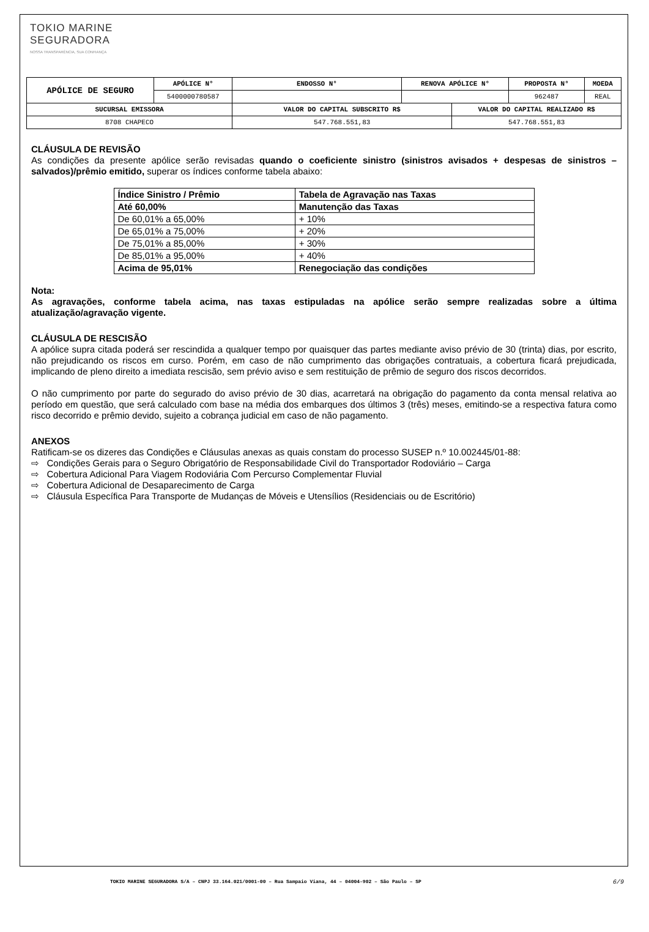TOKIO MARINE
SEGURADORA
NOSSA TRANSPARÊNCIA, SUA CONFIANÇA
| APÓLICE DE SEGURO | APÓLICE N° | ENDOSSO N° | RENOVA APÓLICE N° | | PROPOSTA N° | MOEDA |
| --- | --- | --- | --- | --- | --- | --- |
| | 5400000780587 | | | | 962487 | REAL |
| SUCURSAL EMISSORA | | VALOR DO CAPITAL SUBSCRITO R$ | | VALOR DO CAPITAL REALIZADO R$ | | |
| 8708 CHAPECO | | 547.768.551,83 | | 547.768.551,83 | | |
CLÁUSULA DE REVISÃO
As condições da presente apólice serão revisadas quando o coeficiente sinistro (sinistros avisados + despesas de sinistros – salvados)/prêmio emitido, superar os índices conforme tabela abaixo:
| Índice Sinistro / Prêmio | Tabela de Agravação nas Taxas |
| --- | --- |
| Até 60,00% | Manutenção das Taxas |
| De 60,01% a 65,00% | + 10% |
| De 65,01% a 75,00% | + 20% |
| De 75,01% a 85,00% | + 30% |
| De 85,01% a 95,00% | + 40% |
| Acima de 95,01% | Renegociação das condições |
Nota:
As agravações, conforme tabela acima, nas taxas estipuladas na apólice serão sempre realizadas sobre a última atualização/agravação vigente.
CLÁUSULA DE RESCISÃO
A apólice supra citada poderá ser rescindida a qualquer tempo por quaisquer das partes mediante aviso prévio de 30 (trinta) dias, por escrito, não prejudicando os riscos em curso. Porém, em caso de não cumprimento das obrigações contratuais, a cobertura ficará prejudicada, implicando de pleno direito a imediata rescisão, sem prévio aviso e sem restituição de prêmio de seguro dos riscos decorridos.
O não cumprimento por parte do segurado do aviso prévio de 30 dias, acarretará na obrigação do pagamento da conta mensal relativa ao período em questão, que será calculado com base na média dos embarques dos últimos 3 (três) meses, emitindo-se a respectiva fatura como risco decorrido e prêmio devido, sujeito a cobrança judicial em caso de não pagamento.
ANEXOS
Ratificam-se os dizeres das Condições e Cláusulas anexas as quais constam do processo SUSEP n.º 10.002445/01-88:
⇨ Condições Gerais para o Seguro Obrigatório de Responsabilidade Civil do Transportador Rodoviário – Carga
⇨ Cobertura Adicional Para Viagem Rodoviária Com Percurso Complementar Fluvial
⇨ Cobertura Adicional de Desaparecimento de Carga
⇨ Cláusula Específica Para Transporte de Mudanças de Móveis e Utensílios (Residenciais ou de Escritório)
TOKIO MARINE SEGURADORA S/A – CNPJ 33.164.021/0001-00 – Rua Sampaio Viana, 44 – 04004-902 – São Paulo – SP 6/9